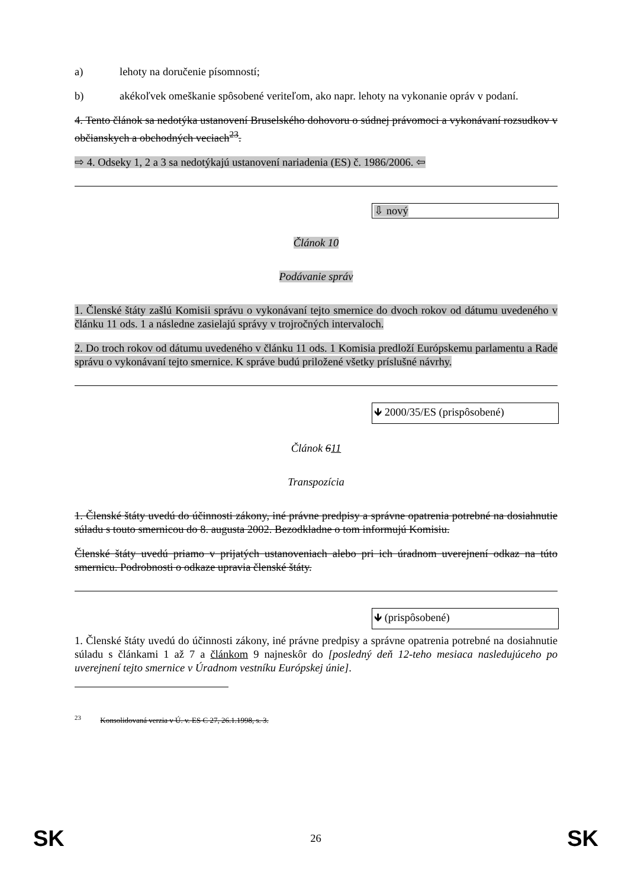a) lehoty na doručenie písomností;
b) akékoľvek omeškanie spôsobené veriteľom, ako napr. lehoty na vykonanie opráv v podaní.
4. Tento článok sa nedotýka ustanovení Bruselského dohovoru o súdnej právomoci a vykonávaní rozsudkov v občianskych a obchodných veciach<sup>23</sup>.
⇨ 4. Odseky 1, 2 a 3 sa nedotýkajú ustanovení nariadenia (ES) č. 1986/2006. ⇦
⇩ nový
Článok 10
Podávanie správ
1. Členské štáty zašlú Komisii správu o vykonávaní tejto smernice do dvoch rokov od dátumu uvedeného v článku 11 ods. 1 a následne zasielajú správy v trojročných intervaloch.
2. Do troch rokov od dátumu uvedeného v článku 11 ods. 1 Komisia predloží Európskemu parlamentu a Rade správu o vykonávaní tejto smernice. K správe budú priložené všetky príslušné návrhy.
🡻 2000/35/ES (prispôsobené)
Článok 611
Transpozícia
1. Členské štáty uvedú do účinnosti zákony, iné právne predpisy a správne opatrenia potrebné na dosiahnutie súladu s touto smernicou do 8. augusta 2002. Bezodkladne o tom informujú Komisiu.
Členské štáty uvedú priamo v prijatých ustanoveniach alebo pri ich úradnom uverejnení odkaz na túto smernicu. Podrobnosti o odkaze upravia členské štáty.
🡻 (prispôsobené)
1. Členské štáty uvedú do účinnosti zákony, iné právne predpisy a správne opatrenia potrebné na dosiahnutie súladu s článkami 1 až 7 a článkom 9 najneskôr do [posledný deň 12-teho mesiaca nasledujúceho po uverejnení tejto smernice v Úradnom vestníku Európskej únie].
<sup>23</sup> Konsolidovaná verzia v Ú. v. ES C 27, 26.1.1998, s. 3.
SK 26 SK